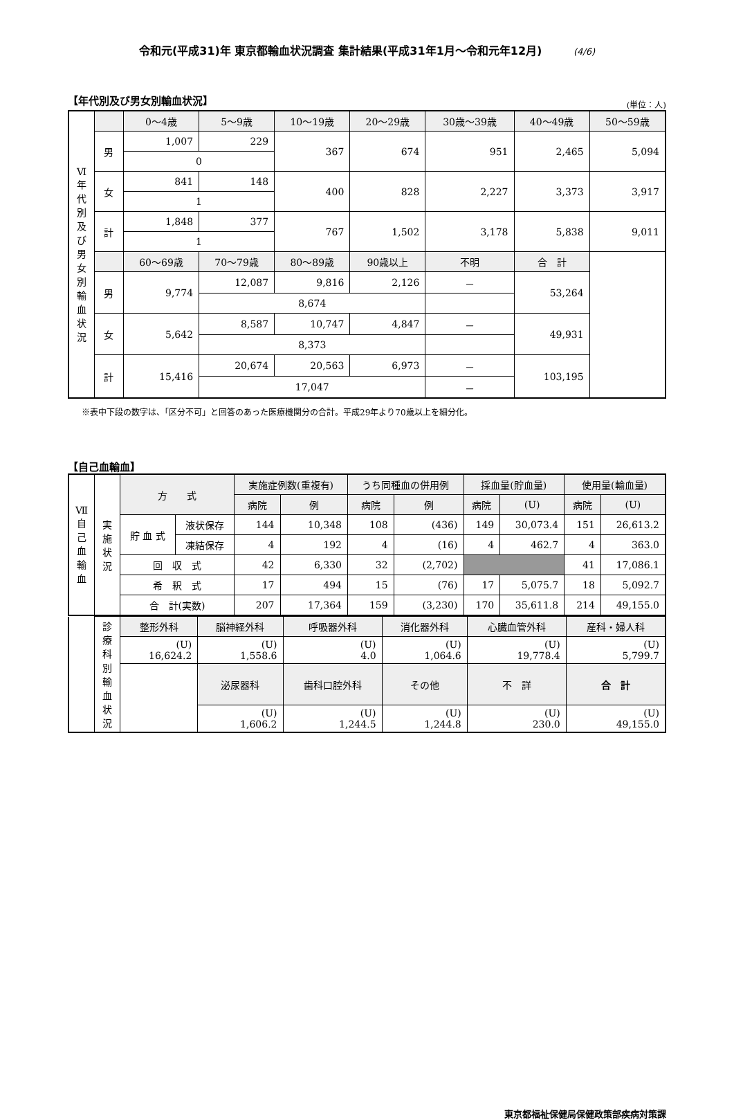令和元(平成31)年 東京都輸血状況調査 集計結果(平成31年1月～令和元年12月) (4/6)
【年代別及び男女別輸血状況】 (単位：人)
| Ⅵ 年代別及び男女別輸血状況 | | 0～4歳 | 5～9歳 | 10～19歳 | 20～29歳 | 30歳～39歳 | 40～49歳 | 50～59歳 |
| | 男 | 1,007 | 229 | 367 | 674 | 951 | 2,465 | 5,094 |
| | | 0 | | | | | | |
| | 女 | 841 | 148 | 400 | 828 | 2,227 | 3,373 | 3,917 |
| | | 1 | | | | | | |
| | 計 | 1,848 | 377 | 767 | 1,502 | 3,178 | 5,838 | 9,011 |
| | | 1 | | | | | | |
| | | 60～69歳 | 70～79歳 | 80～89歳 | 90歳以上 | 不明 | 合 計 | |
| | 男 | 9,774 | 12,087 | 9,816 | 2,126 | － | 53,264 | |
| | | | 8,674 | | | | | |
| | 女 | 5,642 | 8,587 | 10,747 | 4,847 | － | 49,931 | |
| | | | 8,373 | | | | | |
| | 計 | 15,416 | 20,674 | 20,563 | 6,973 | － | 103,195 | |
| | | | 17,047 | | | － | | |
※表中下段の数字は、「区分不可」と回答のあった医療機関分の合計。平成29年より70歳以上を細分化。
【自己血輸血】
| Ⅶ 自己血輸血 | 実施状況 | 方 式 | | 実施症例数(重複有) | | うち同種血の併用例 | | 採血量(貯血量) | | 使用量(輸血量) | |
| | | | | 病院 | 例 | 病院 | 例 | 病院 | (U) | 病院 | (U) |
| | | 貯 血 式 | 液状保存 | 144 | 10,348 | 108 | (436) | 149 | 30,073.4 | 151 | 26,613.2 |
| | | | 凍結保存 | 4 | 192 | 4 | (16) | 4 | 462.7 | 4 | 363.0 |
| | | 回 収 式 | | 42 | 6,330 | 32 | (2,702) | | | 41 | 17,086.1 |
| | | 希 釈 式 | | 17 | 494 | 15 | (76) | 17 | 5,075.7 | 18 | 5,092.7 |
| | | 合 計(実数) | | 207 | 17,364 | 159 | (3,230) | 170 | 35,611.8 | 214 | 49,155.0 |
| | 診療科別輸血状況 | 整形外科 | 脳神経外科 | 呼吸器外科 | 消化器外科 | 心臓血管外科 | 産科・婦人科 |
| | | (U) 16,624.2 | (U) 1,558.6 | (U) 4.0 | (U) 1,064.6 | (U) 19,778.4 | (U) 5,799.7 |
| | | | 泌尿器科 | 歯科口腔外科 | その他 | 不 詳 | 合 計 |
| | | | (U) 1,606.2 | (U) 1,244.5 | (U) 1,244.8 | (U) 230.0 | (U) 49,155.0 |
東京都福祉保健局保健政策部疾病対策課